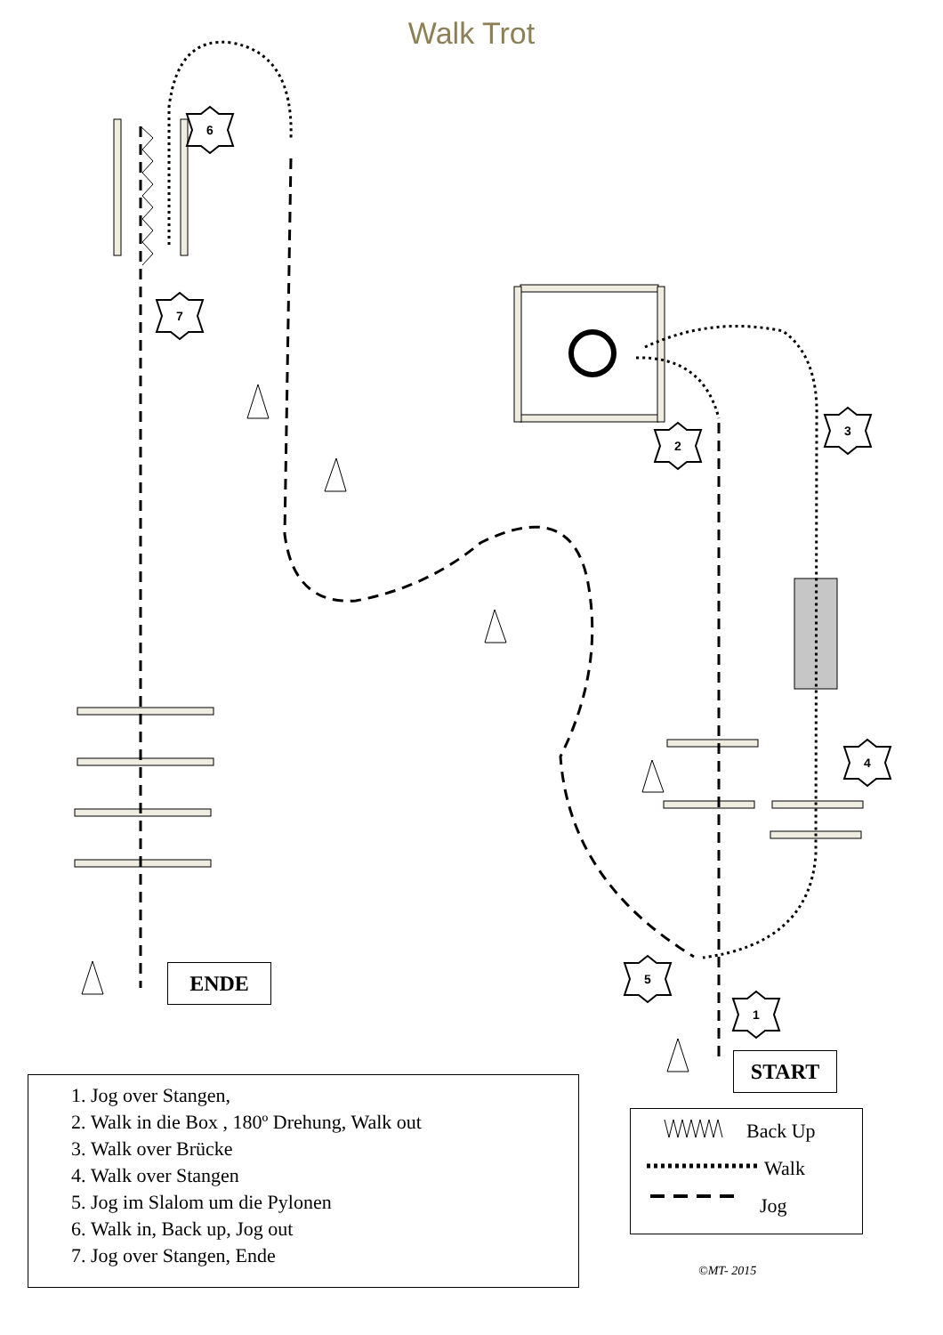Walk Trot
6
7
2
3
4
5
1
ENDE
START
1. Jog over Stangen,
2. Walk in die Box , 180º Drehung, Walk out
3. Walk over Brücke
4. Walk over Stangen
5. Jog im Slalom um die Pylonen
6. Walk in, Back up, Jog out
7. Jog over Stangen, Ende
Back Up
Walk
Jog
©MT- 2015